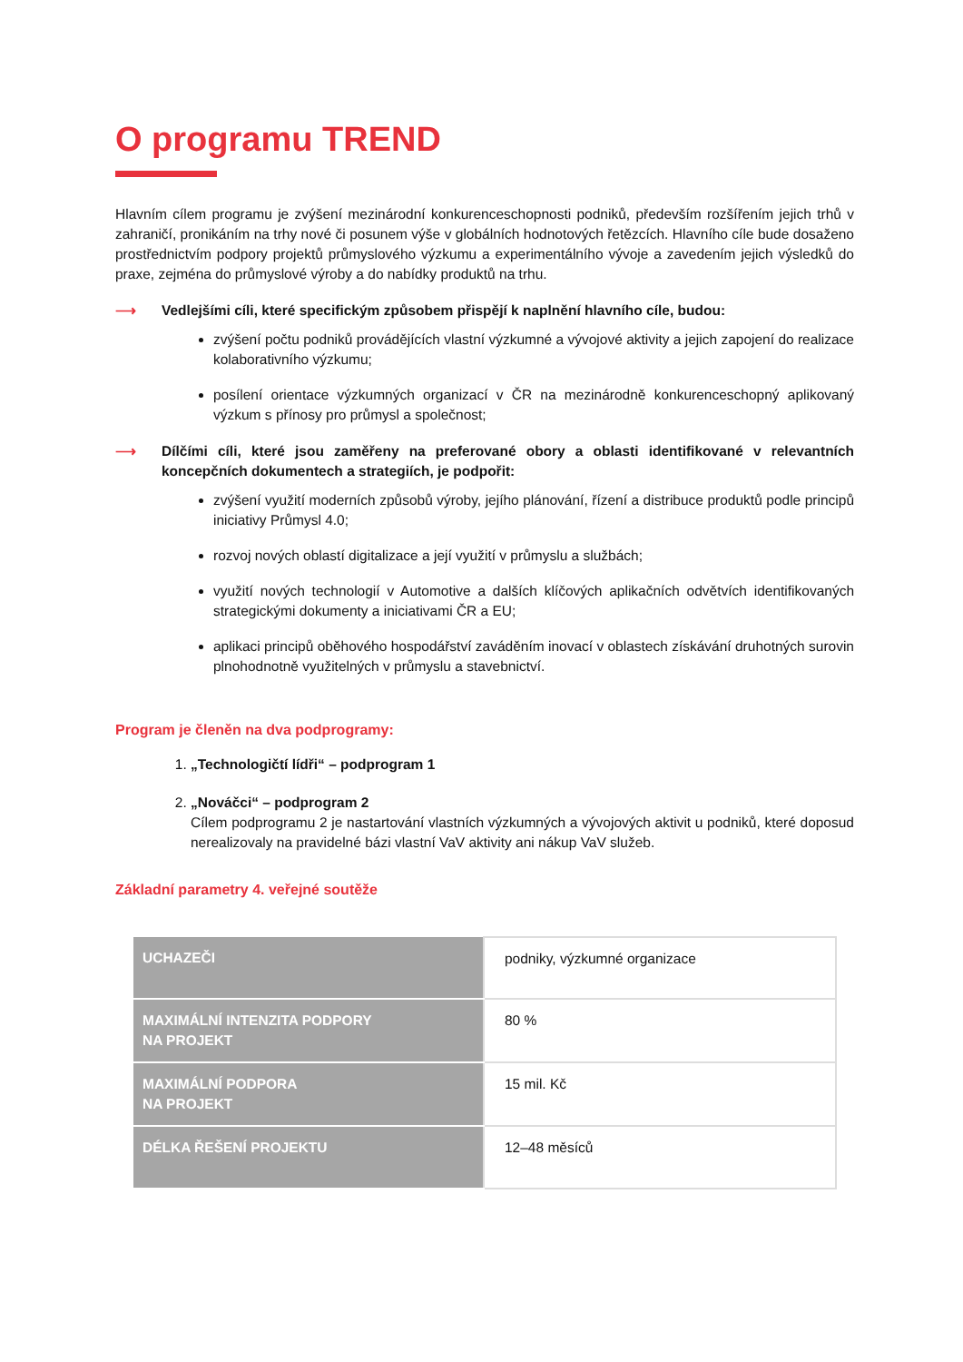O programu TREND
Hlavním cílem programu je zvýšení mezinárodní konkurenceschopnosti podniků, především rozšířením jejich trhů v zahraničí, pronikáním na trhy nové či posunem výše v globálních hodnotových řetězcích. Hlavního cíle bude dosaženo prostřednictvím podpory projektů průmyslového výzkumu a experimentálního vývoje a zavedením jejich výsledků do praxe, zejména do průmyslové výroby a do nabídky produktů na trhu.
⟶ Vedlejšími cíli, které specifickým způsobem přispějí k naplnění hlavního cíle, budou:
zvýšení počtu podniků provádějících vlastní výzkumné a vývojové aktivity a jejich zapojení do realizace kolaborativního výzkumu;
posílení orientace výzkumných organizací v ČR na mezinárodně konkurenceschopný aplikovaný výzkum s přínosy pro průmysl a společnost;
⟶ Dílčími cíli, které jsou zaměřeny na preferované obory a oblasti identifikované v relevantních koncepčních dokumentech a strategiích, je podpořit:
zvýšení využití moderních způsobů výroby, jejího plánování, řízení a distribuce produktů podle principů iniciativy Průmysl 4.0;
rozvoj nových oblastí digitalizace a její využití v průmyslu a službách;
využití nových technologií v Automotive a dalších klíčových aplikačních odvětvích identifikovaných strategickými dokumenty a iniciativami ČR a EU;
aplikaci principů oběhového hospodářství zaváděním inovací v oblastech získávání druhotných surovin plnohodnotně využitelných v průmyslu a stavebnictví.
Program je členěn na dva podprogramy:
1. „Technologičtí lídři“ – podprogram 1
2. „Nováčci“ – podprogram 2
Cílem podprogramu 2 je nastartování vlastních výzkumných a vývojových aktivit u podniků, které doposud nerealizovaly na pravidelné bázi vlastní VaV aktivity ani nákup VaV služeb.
Základní parametry 4. veřejné soutěže
| UCHAZEČI | podniky, výzkumné organizace |
| MAXIMÁLNÍ INTENZITA PODPORY NA PROJEKT | 80 % |
| MAXIMÁLNÍ PODPORA NA PROJEKT | 15 mil. Kč |
| DÉLKA ŘEŠENÍ PROJEKTU | 12–48 měsíců |